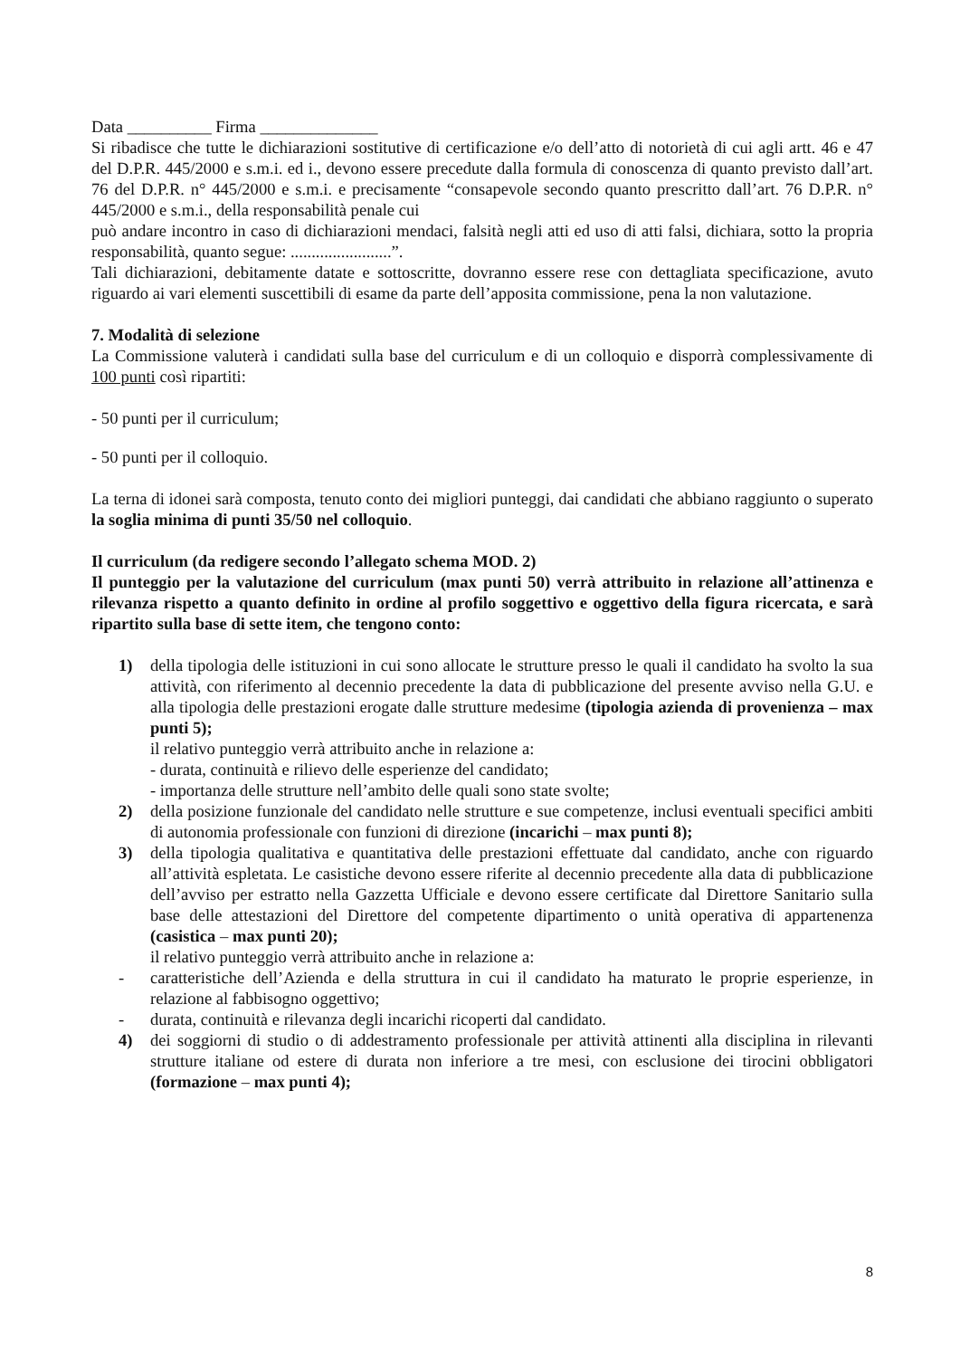Data __________ Firma ______________
Si ribadisce che tutte le dichiarazioni sostitutive di certificazione e/o dell’atto di notorietà di cui agli artt. 46 e 47 del D.P.R. 445/2000 e s.m.i. ed i., devono essere precedute dalla formula di conoscenza di quanto previsto dall’art. 76 del D.P.R. n° 445/2000 e s.m.i. e precisamente “consapevole secondo quanto prescritto dall’art. 76 D.P.R. n° 445/2000 e s.m.i., della responsabilità penale cui
può andare incontro in caso di dichiarazioni mendaci, falsità negli atti ed uso di atti falsi, dichiara, sotto la propria responsabilità, quanto segue: ........................”.
Tali dichiarazioni, debitamente datate e sottoscritte, dovranno essere rese con dettagliata specificazione, avuto riguardo ai vari elementi suscettibili di esame da parte dell’apposita commissione, pena la non valutazione.
7. Modalità di selezione
La Commissione valuterà i candidati sulla base del curriculum e di un colloquio e disporrà complessivamente di 100 punti così ripartiti:
- 50 punti per il curriculum;
- 50 punti per il colloquio.
La terna di idonei sarà composta, tenuto conto dei migliori punteggi, dai candidati che abbiano raggiunto o superato la soglia minima di punti 35/50 nel colloquio.
Il curriculum (da redigere secondo l’allegato schema MOD. 2)
Il punteggio per la valutazione del curriculum (max punti 50) verrà attribuito in relazione all’attinenza e rilevanza rispetto a quanto definito in ordine al profilo soggettivo e oggettivo della figura ricercata, e sarà ripartito sulla base di sette item, che tengono conto:
1) della tipologia delle istituzioni in cui sono allocate le strutture presso le quali il candidato ha svolto la sua attività, con riferimento al decennio precedente la data di pubblicazione del presente avviso nella G.U. e alla tipologia delle prestazioni erogate dalle strutture medesime (tipologia azienda di provenienza – max punti 5);
il relativo punteggio verrà attribuito anche in relazione a:
- durata, continuità e rilievo delle esperienze del candidato;
- importanza delle strutture nell’ambito delle quali sono state svolte;
2) della posizione funzionale del candidato nelle strutture e sue competenze, inclusi eventuali specifici ambiti di autonomia professionale con funzioni di direzione (incarichi – max punti 8);
3) della tipologia qualitativa e quantitativa delle prestazioni effettuate dal candidato, anche con riguardo all’attività espletata. Le casistiche devono essere riferite al decennio precedente alla data di pubblicazione dell’avviso per estratto nella Gazzetta Ufficiale e devono essere certificate dal Direttore Sanitario sulla base delle attestazioni del Direttore del competente dipartimento o unità operativa di appartenenza (casistica – max punti 20);
il relativo punteggio verrà attribuito anche in relazione a:
- caratteristiche dell’Azienda e della struttura in cui il candidato ha maturato le proprie esperienze, in relazione al fabbisogno oggettivo;
- durata, continuità e rilevanza degli incarichi ricoperti dal candidato.
4) dei soggiorni di studio o di addestramento professionale per attività attinenti alla disciplina in rilevanti strutture italiane od estere di durata non inferiore a tre mesi, con esclusione dei tirocini obbligatori (formazione – max punti 4);
8